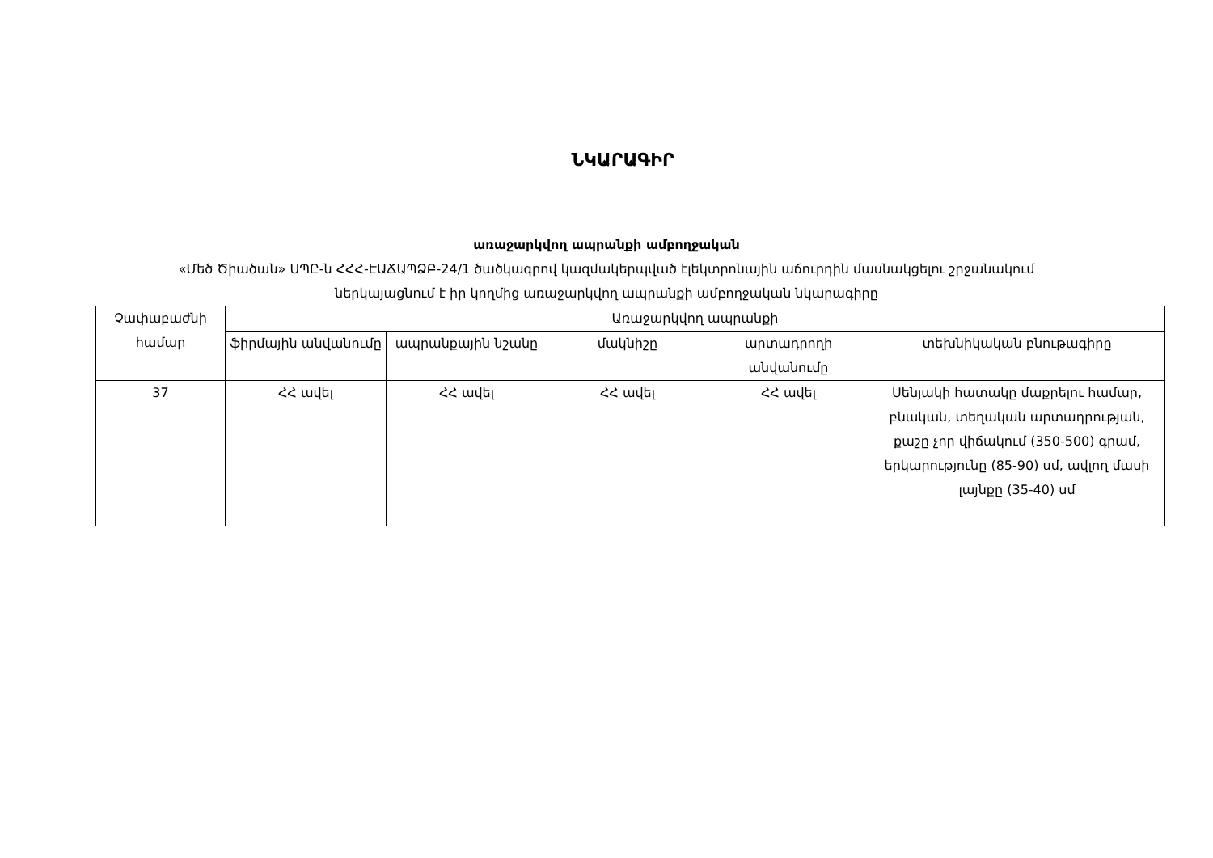ՆԿԱՐԱԳԻՐ
առաջարկվող ապրանքի ամբողջական
«Մեծ Ծիածան» ՍՊԸ-ն ՀՀՀ-ԷԱՃԱՊՁԲ-24/1 ծածկագրով կազմակերպված էլեկտրոնային աճուրդին մասնակցելու շրջանակում
ներկայացնում է իր կողմից առաջարկվող ապրանքի ամբողջական նկարագիրը
| Չափաբաժնի համար | Առաջարկվող ապրանքի | | | | |
| --- | --- | --- | --- | --- | --- |
| | ֆիրմային անվանումը | ապրանքային նշանը | մակնիշը | արտադրողի անվանումը | տեխնիկական բնութագիրը |
| 37 | ՀՀ ավել | ՀՀ ավել | ՀՀ ավել | ՀՀ ավել | Սենյակի հատակը մաքրելու համար, բնական, տեղական արտադրության, քաշը չոր վիճակում (350-500) գրամ, երկարությունը (85-90) սմ, ավլող մասի լայնքը (35-40) սմ |